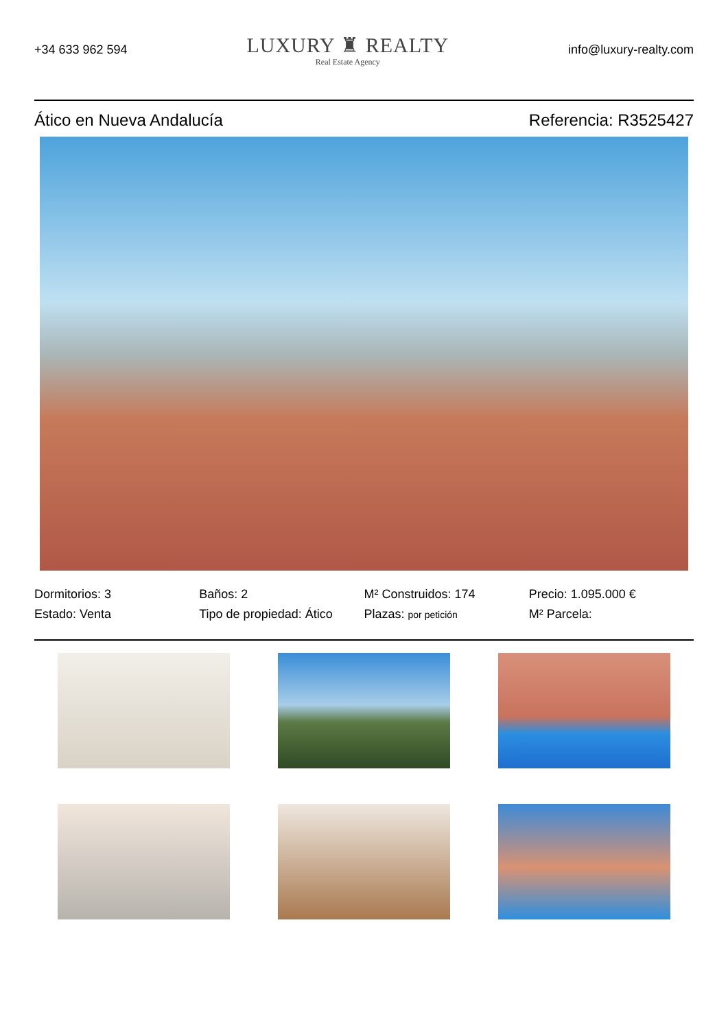+34 633 962 594
LUXURY ♜ REALTY
Real Estate Agency
info@luxury-realty.com
Ático en Nueva Andalucía Referencia: R3525427
Dormitorios: 3
Baños: 2
M² Construidos: 174
Precio: 1.095.000 €
Estado: Venta
Tipo de propiedad: Ático
Plazas: por petición
M² Parcela: